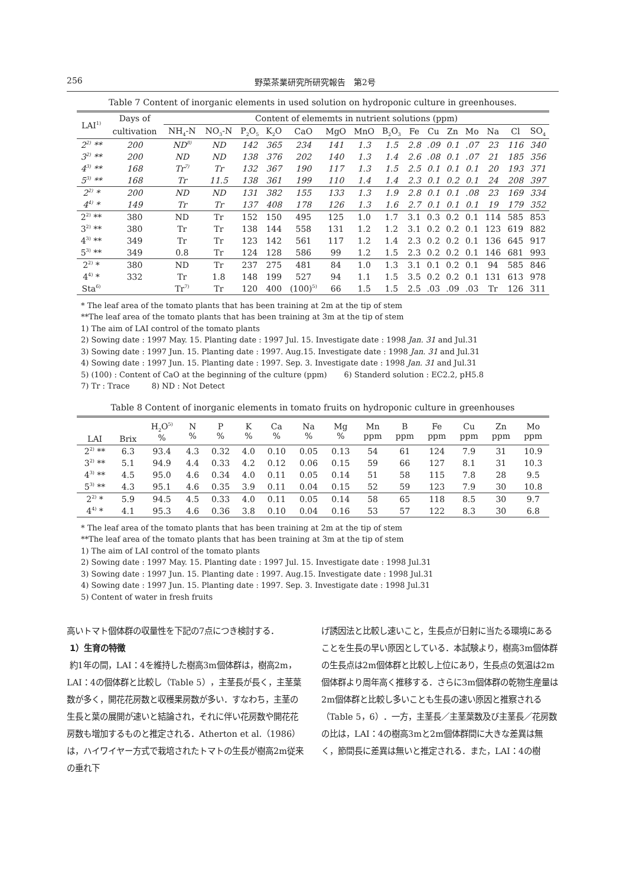256 野菜茶業研究所研究報告　第2号
Table 7 Content of inorganic elements in used solution on hydroponic culture in greenhouses.
| LAI<sup>1)</sup> | Days of | Content of elememts in nutrient solutions (ppm) | | | | | | | | | | | | | | |
| --- | --- | --- | --- | --- | --- | --- | --- | --- | --- | --- | --- | --- | --- | --- | --- | --- |
| | cultivation | NH<sub>4</sub>-N | NO<sub>3</sub>-N | P<sub>2</sub>O<sub>5</sub> | K<sub>2</sub>O | CaO | MgO | MnO | B<sub>2</sub>O<sub>3</sub> | Fe | Cu | Zn | Mo | Na | Cl | SO<sub>4</sub> |
| 2<sup>2)</sup> ** | 200 | ND<sup>8)</sup> | ND | 142 | 365 | 234 | 141 | 1.3 | 1.5 | 2.8 | .09 | 0.1 | .07 | 23 | 116 | 340 |
| 3<sup>2)</sup> ** | 200 | ND | ND | 138 | 376 | 202 | 140 | 1.3 | 1.4 | 2.6 | .08 | 0.1 | .07 | 21 | 185 | 356 |
| 4<sup>3)</sup> ** | 168 | Tr<sup>7)</sup> | Tr | 132 | 367 | 190 | 117 | 1.3 | 1.5 | 2.5 | 0.1 | 0.1 | 0.1 | 20 | 193 | 371 |
| 5<sup>3)</sup> ** | 168 | Tr | 11.5 | 138 | 361 | 199 | 110 | 1.4 | 1.4 | 2.3 | 0.1 | 0.2 | 0.1 | 24 | 208 | 397 |
| 2<sup>2)</sup> * | 200 | ND | ND | 131 | 382 | 155 | 133 | 1.3 | 1.9 | 2.8 | 0.1 | 0.1 | .08 | 23 | 169 | 334 |
| 4<sup>4)</sup> * | 149 | Tr | Tr | 137 | 408 | 178 | 126 | 1.3 | 1.6 | 2.7 | 0.1 | 0.1 | 0.1 | 19 | 179 | 352 |
| 2<sup>2)</sup> ** | 380 | ND | Tr | 152 | 150 | 495 | 125 | 1.0 | 1.7 | 3.1 | 0.3 | 0.2 | 0.1 | 114 | 585 | 853 |
| 3<sup>2)</sup> ** | 380 | Tr | Tr | 138 | 144 | 558 | 131 | 1.2 | 1.2 | 3.1 | 0.2 | 0.2 | 0.1 | 123 | 619 | 882 |
| 4<sup>3)</sup> ** | 349 | Tr | Tr | 123 | 142 | 561 | 117 | 1.2 | 1.4 | 2.3 | 0.2 | 0.2 | 0.1 | 136 | 645 | 917 |
| 5<sup>3)</sup> ** | 349 | 0.8 | Tr | 124 | 128 | 586 | 99 | 1.2 | 1.5 | 2.3 | 0.2 | 0.2 | 0.1 | 146 | 681 | 993 |
| 2<sup>2)</sup> * | 380 | ND | Tr | 237 | 275 | 481 | 84 | 1.0 | 1.3 | 3.1 | 0.1 | 0.2 | 0.1 | 94 | 585 | 846 |
| 4<sup>4)</sup> * | 332 | Tr | 1.8 | 148 | 199 | 527 | 94 | 1.1 | 1.5 | 3.5 | 0.2 | 0.2 | 0.1 | 131 | 613 | 978 |
| Sta<sup>6)</sup> | | Tr<sup>7)</sup> | Tr | 120 | 400 | (100)<sup>5)</sup> | 66 | 1.5 | 1.5 | 2.5 | .03 | .09 | .03 | Tr | 126 | 311 |
* The leaf area of the tomato plants that has been training at 2m at the tip of stem
**The leaf area of the tomato plants that has been training at 3m at the tip of stem
1) The aim of LAI control of the tomato plants
2) Sowing date : 1997 May. 15. Planting date : 1997 Jul. 15. Investigate date : 1998 Jan. 31 and Jul.31
3) Sowing date : 1997 Jun. 15. Planting date : 1997. Aug.15. Investigate date : 1998 Jan. 31 and Jul.31
4) Sowing date : 1997 Jun. 15. Planting date : 1997. Sep. 3. Investigate date : 1998 Jan. 31 and Jul.31
5) (100) : Content of CaO at the beginning of the culture (ppm) 6) Standerd solution : EC2.2, pH5.8
7) Tr : Trace 8) ND : Not Detect
Table 8 Content of inorganic elements in tomato fruits on hydroponic culture in greenhouses
| LAI | Brix | H<sub>2</sub>O<sup>5)</sup> % | N % | P % | K % | Ca % | Na % | Mg % | Mn ppm | B ppm | Fe ppm | Cu ppm | Zn ppm | Mo ppm |
| --- | --- | --- | --- | --- | --- | --- | --- | --- | --- | --- | --- | --- | --- | --- |
| 2<sup>2)</sup> ** | 6.3 | 93.4 | 4.3 | 0.32 | 4.0 | 0.10 | 0.05 | 0.13 | 54 | 61 | 124 | 7.9 | 31 | 10.9 |
| 3<sup>2)</sup> ** | 5.1 | 94.9 | 4.4 | 0.33 | 4.2 | 0.12 | 0.06 | 0.15 | 59 | 66 | 127 | 8.1 | 31 | 10.3 |
| 4<sup>3)</sup> ** | 4.5 | 95.0 | 4.6 | 0.34 | 4.0 | 0.11 | 0.05 | 0.14 | 51 | 58 | 115 | 7.8 | 28 | 9.5 |
| 5<sup>3)</sup> ** | 4.3 | 95.1 | 4.6 | 0.35 | 3.9 | 0.11 | 0.04 | 0.15 | 52 | 59 | 123 | 7.9 | 30 | 10.8 |
| 2<sup>2)</sup> * | 5.9 | 94.5 | 4.5 | 0.33 | 4.0 | 0.11 | 0.05 | 0.14 | 58 | 65 | 118 | 8.5 | 30 | 9.7 |
| 4<sup>4)</sup> * | 4.1 | 95.3 | 4.6 | 0.36 | 3.8 | 0.10 | 0.04 | 0.16 | 53 | 57 | 122 | 8.3 | 30 | 6.8 |
* The leaf area of the tomato plants that has been training at 2m at the tip of stem
**The leaf area of the tomato plants that has been training at 3m at the tip of stem
1) The aim of LAI control of the tomato plants
2) Sowing date : 1997 May. 15. Planting date : 1997 Jul. 15. Investigate date : 1998 Jul.31
3) Sowing date : 1997 Jun. 15. Planting date : 1997. Aug.15. Investigate date : 1998 Jul.31
4) Sowing date : 1997 Jun. 15. Planting date : 1997. Sep. 3. Investigate date : 1998 Jul.31
5) Content of water in fresh fruits
高いトマト個体群の収量性を下記の7点につき検討する．
1）生育の特徴
約1年の間，LAI：4を維持した樹高3m個体群は，樹高2m，LAI：4の個体群と比較し（Table 5），主茎長が長く，主茎葉数が多く，開花花房数と収穫果房数が多い．すなわち，主茎の生長と葉の展開が速いと結論され，それに伴い花房数や開花花房数も増加するものと推定される．Atherton et al.（1986）は，ハイワイヤー方式で栽培されたトマトの生長が樹高2m従来の垂れ下
げ誘因法と比較し速いこと，生長点が日射に当たる環境にあることを生長の早い原因としている．本試験より，樹高3m個体群の生長点は2m個体群と比較し上位にあり，生長点の気温は2m個体群より周年高く推移する．さらに3m個体群の乾物生産量は2m個体群と比較し多いことも生長の速い原因と推察される（Table 5，6）．一方，主茎長／主茎葉数及び主茎長／花房数の比は，LAI：4の樹高3mと2m個体群間に大きな差異は無く，節間長に差異は無いと推定される．また，LAI：4の樹